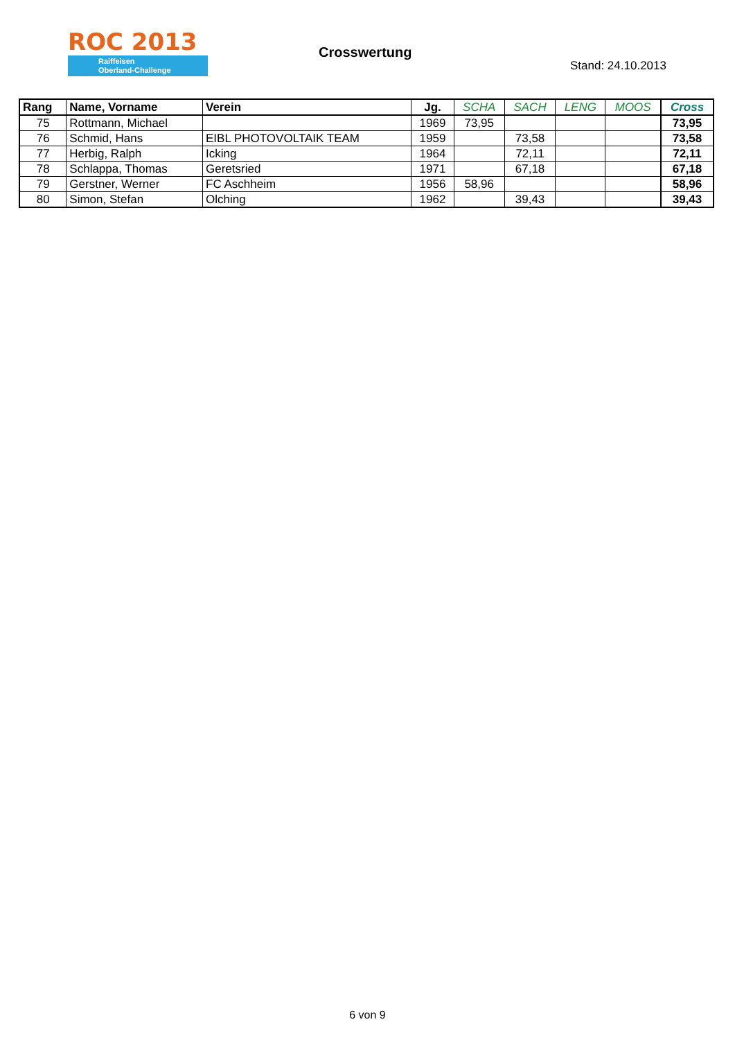ROC 2013
Raiffeisen
Oberland-Challenge
Crosswertung
Stand: 24.10.2013
| Rang | Name, Vorname | Verein | Jg. | SCHA | SACH | LENG | MOOS | Cross |
| --- | --- | --- | --- | --- | --- | --- | --- | --- |
| 75 | Rottmann, Michael | | 1969 | 73,95 | | | | 73,95 |
| 76 | Schmid, Hans | EIBL PHOTOVOLTAIK TEAM | 1959 | | 73,58 | | | 73,58 |
| 77 | Herbig, Ralph | Icking | 1964 | | 72,11 | | | 72,11 |
| 78 | Schlappa, Thomas | Geretsried | 1971 | | 67,18 | | | 67,18 |
| 79 | Gerstner, Werner | FC Aschheim | 1956 | 58,96 | | | | 58,96 |
| 80 | Simon, Stefan | Olching | 1962 | | 39,43 | | | 39,43 |
6 von 9